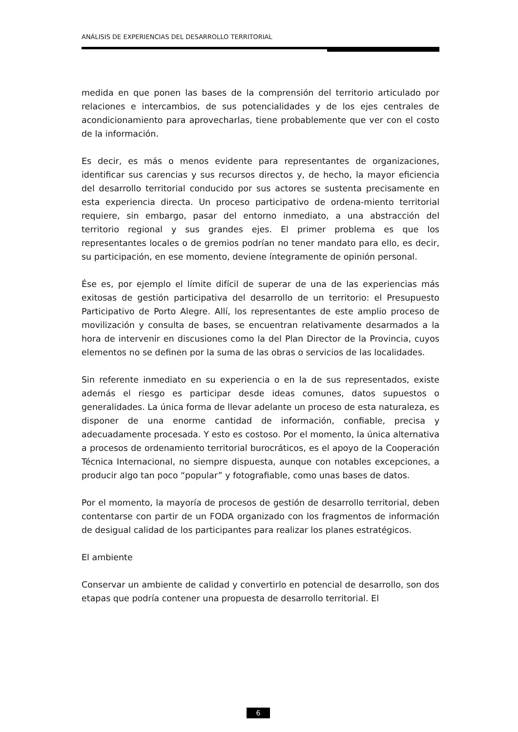ANÁLISIS DE EXPERIENCIAS DEL DESARROLLO TERRITORIAL
medida en que ponen las bases de la comprensión del territorio articulado por relaciones e intercambios, de sus potencialidades y de los ejes centrales de acondicionamiento para aprovecharlas, tiene probablemente que ver con el costo de la información.
Es decir, es más o menos evidente para representantes de organizaciones, identificar sus carencias y sus recursos directos y, de hecho, la mayor eficiencia del desarrollo territorial conducido por sus actores se sustenta precisamente en esta experiencia directa. Un proceso participativo de ordena-miento territorial requiere, sin embargo, pasar del entorno inmediato, a una abstracción del territorio regional y sus grandes ejes. El primer problema es que los representantes locales o de gremios podrían no tener mandato para ello, es decir, su participación, en ese momento, deviene íntegramente de opinión personal.
Ése es, por ejemplo el límite difícil de superar de una de las experiencias más exitosas de gestión participativa del desarrollo de un territorio: el Presupuesto Participativo de Porto Alegre. Allí, los representantes de este amplio proceso de movilización y consulta de bases, se encuentran relativamente desarmados a la hora de intervenir en discusiones como la del Plan Director de la Provincia, cuyos elementos no se definen por la suma de las obras o servicios de las localidades.
Sin referente inmediato en su experiencia o en la de sus representados, existe además el riesgo es participar desde ideas comunes, datos supuestos o generalidades. La única forma de llevar adelante un proceso de esta naturaleza, es disponer de una enorme cantidad de información, confiable, precisa y adecuadamente procesada. Y esto es costoso. Por el momento, la única alternativa a procesos de ordenamiento territorial burocráticos, es el apoyo de la Cooperación Técnica Internacional, no siempre dispuesta, aunque con notables excepciones, a producir algo tan poco “popular” y fotografiable, como unas bases de datos.
Por el momento, la mayoría de procesos de gestión de desarrollo territorial, deben contentarse con partir de un FODA organizado con los fragmentos de información de desigual calidad de los participantes para realizar los planes estratégicos.
El ambiente
Conservar un ambiente de calidad y convertirlo en potencial de desarrollo, son dos etapas que podría contener una propuesta de desarrollo territorial. El
6